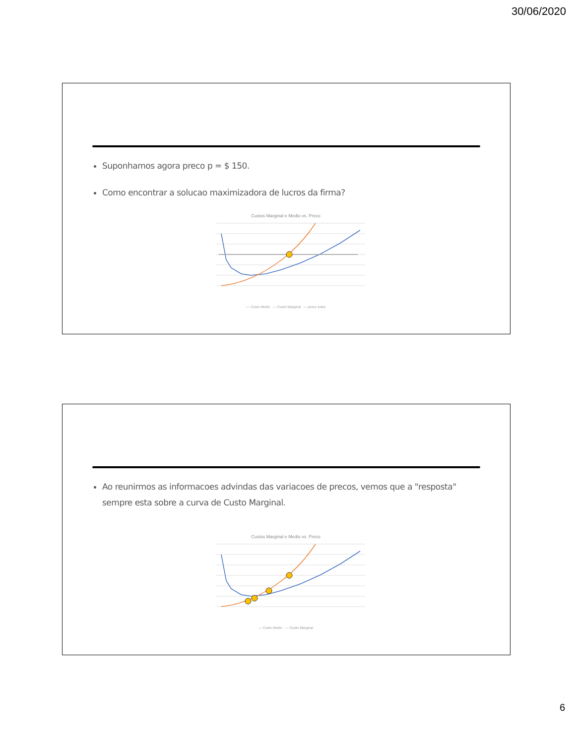30/06/2020
Suponhamos agora preco p = $ 150.
Como encontrar a solucao maximizadora de lucros da firma?
Custos Marginal e Medio vs. Preco
— Custo Medio — Custo Marginal — preco extra
Ao reunirmos as informacoes advindas das variacoes de precos, vemos que a "resposta" sempre esta sobre a curva de Custo Marginal.
Custos Marginal e Medio vs. Preco
— Custo Medio — Custo Marginal
6